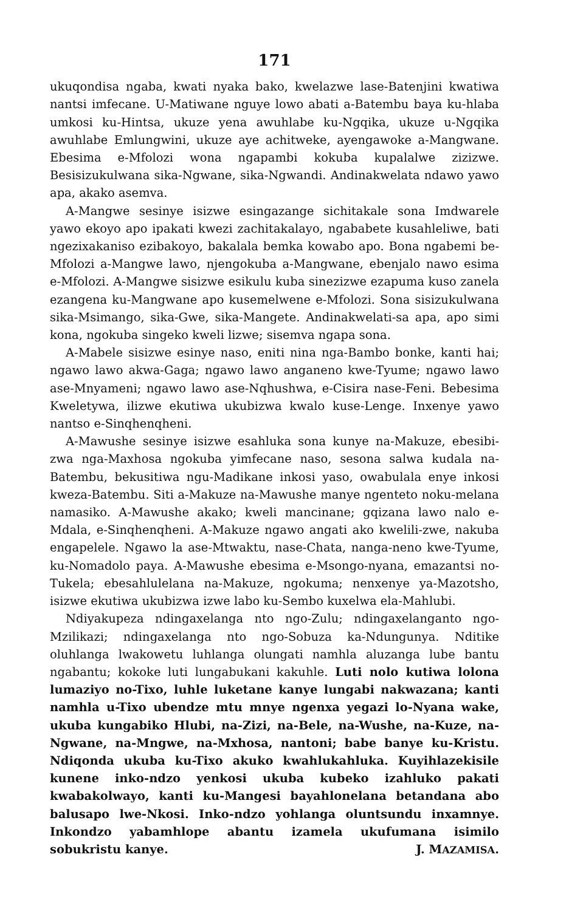171
ukuqondisa ngaba, kwati nyaka bako, kwelazwe lase-Batenjini kwatiwa nantsi imfecane. U-Matiwane nguye lowo abati a-Batembu baya ku-hlaba umkosi ku-Hintsa, ukuze yena awuhlabe ku-Ngqika, ukuze u-Ngqika awuhlabe Emlungwini, ukuze aye achitweke, ayengawoke a-Mangwane. Ebesima e-Mfolozi wona ngapambi kokuba kupalalwe zizizwe. Besisizukulwana sika-Ngwane, sika-Ngwandi. Andinakwelata ndawo yawo apa, akako asemva.
A-Mangwe sesinye isizwe esingazange sichitakale sona Imdwarele yawo ekoyo apo ipakati kwezi zachitakalayo, ngababete kusahleliwe, bati ngezixakaniso ezibakoyo, bakalala bemka kowabo apo. Bona ngabemi be-Mfolozi a-Mangwe lawo, njengokuba a-Mangwane, ebenjalo nawo esima e-Mfolozi. A-Mangwe sisizwe esikulu kuba sinezizwe ezapuma kuso zanela ezangena ku-Mangwane apo kusemelwene e-Mfolozi. Sona sisizukulwana sika-Msimango, sika-Gwe, sika-Mangete. Andinakwelati-sa apa, apo simi kona, ngokuba singeko kweli lizwe; sisemva ngapa sona.
A-Mabele sisizwe esinye naso, eniti nina nga-Bambo bonke, kanti hai; ngawo lawo akwa-Gaga; ngawo lawo anganeno kwe-Tyume; ngawo lawo ase-Mnyameni; ngawo lawo ase-Nqhushwa, e-Cisira nase-Feni. Bebesima Kweletywa, ilizwe ekutiwa ukubizwa kwalo kuse-Lenge. Inxenye yawo nantso e-Sinqhenqheni.
A-Mawushe sesinye isizwe esahluka sona kunye na-Makuze, ebesibi-zwa nga-Maxhosa ngokuba yimfecane naso, sesona salwa kudala na-Batembu, bekusitiwa ngu-Madikane inkosi yaso, owabulala enye inkosi kweza-Batembu. Siti a-Makuze na-Mawushe manye ngenteto noku-melana namasiko. A-Mawushe akako; kweli mancinane; gqizana lawo nalo e-Mdala, e-Sinqhenqheni. A-Makuze ngawo angati ako kwelili-zwe, nakuba engapelele. Ngawo la ase-Mtwaktu, nase-Chata, nanga-neno kwe-Tyume, ku-Nomadolo paya. A-Mawushe ebesima e-Msongo-nyana, emazantsi no-Tukela; ebesahlulelana na-Makuze, ngokuma; nenxenye ya-Mazotsho, isizwe ekutiwa ukubizwa izwe labo ku-Sembo kuxelwa ela-Mahlubi.
Ndiyakupeza ndingaxelanga nto ngo-Zulu; ndingaxelanganto ngo-Mzilikazi; ndingaxelanga nto ngo-Sobuza ka-Ndungunya. Nditike oluhlanga lwakowetu luhlanga olungati namhla aluzanga lube bantu ngabantu; kokoke luti lungabukani kakuhle. Luti nolo kutiwa lolona lumaziyo no-Tixo, luhle luketane kanye lungabi nakwazana; kanti namhla u-Tixo ubendze mtu mnye ngenxa yegazi lo-Nyana wake, ukuba kungabiko Hlubi, na-Zizi, na-Bele, na-Wushe, na-Kuze, na-Ngwane, na-Mngwe, na-Mxhosa, nantoni; babe banye ku-Kristu. Ndiqonda ukuba ku-Tixo akuko kwahlukahluka. Kuyihlazekisile kunene inko-ndzo yenkosi ukuba kubeko izahluko pakati kwabakolwayo, kanti ku-Mangesi bayahlonelana betandana abo balusapo lwe-Nkosi. Inko-ndzo yohlanga oluntsundu inxamnye. Inkondzo yabamhlope abantu izamela ukufumana isimilo sobukristu kanye. J. MAZAMISA.